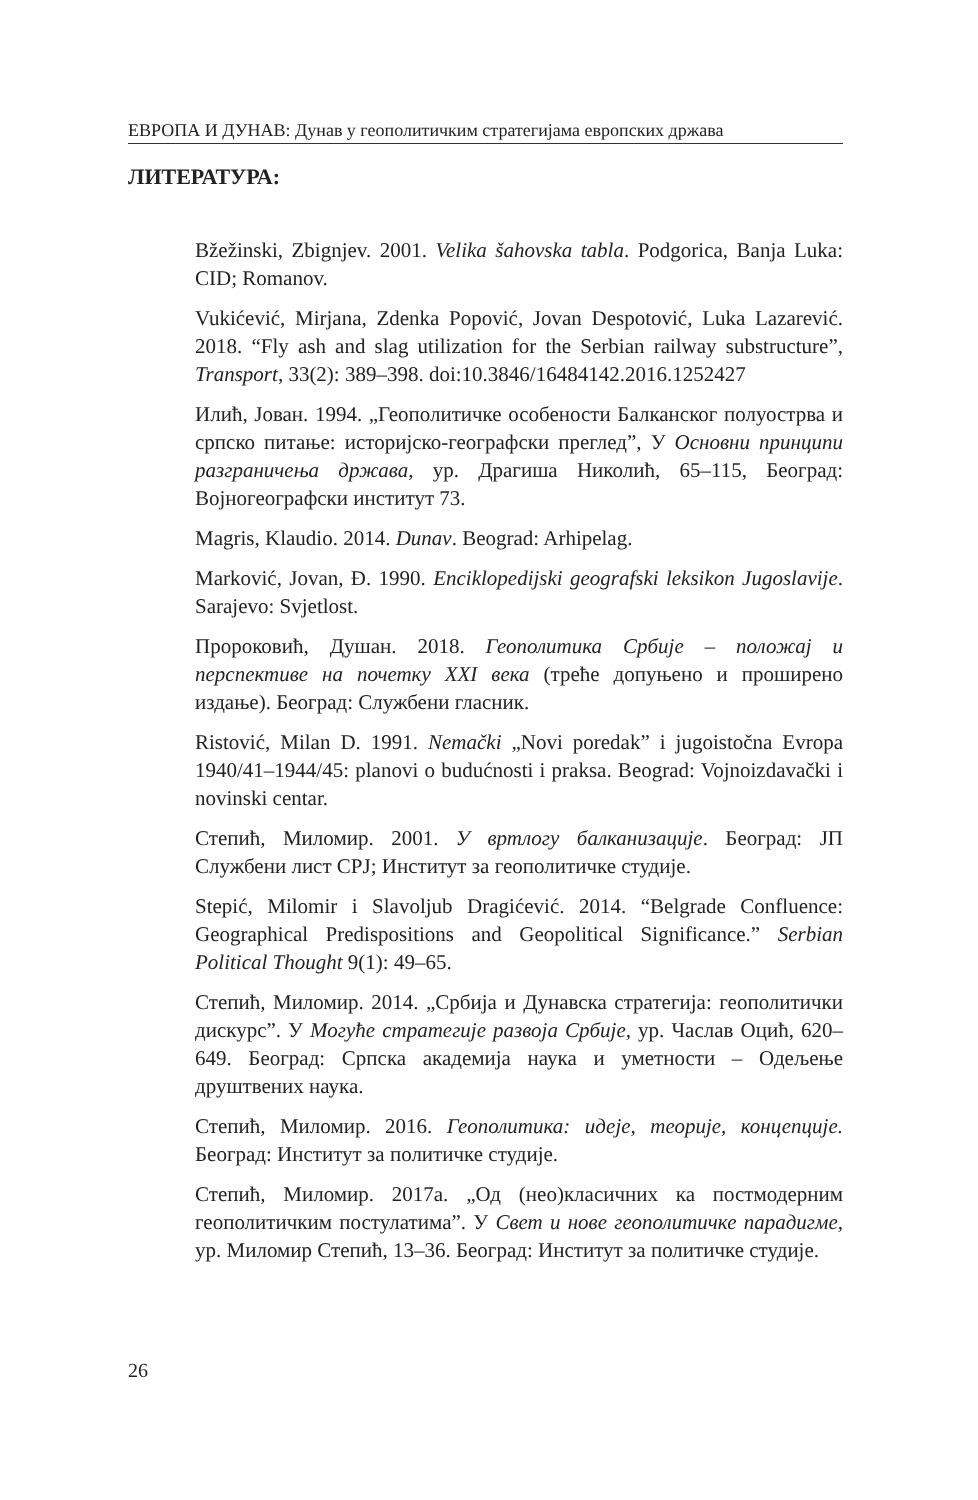ЕВРОПА И ДУНАВ: Дунав у геополитичким стратегијама европских држава
ЛИТЕРАТУРА:
Bžežinski, Zbignjev. 2001. Velika šahovska tabla. Podgorica, Banja Luka: CID; Romanov.
Vukićević, Mirjana, Zdenka Popović, Jovan Despotović, Luka Lazarević. 2018. “Fly ash and slag utilization for the Serbian railway substructure”, Transport, 33(2): 389–398. doi:10.3846/16484142.2016.1252427
Илић, Јован. 1994. „Геополитичке особености Балканског полуострва и српско питање: историјско-географски преглед”, У Основни принципи разграничења држава, ур. Драгиша Николић, 65–115, Београд: Војногеографски институт 73.
Magris, Klaudio. 2014. Dunav. Beograd: Arhipelag.
Marković, Jovan, Đ. 1990. Enciklopedijski geografski leksikon Jugoslavije. Sarajevo: Svjetlost.
Пророковић, Душан. 2018. Геополитика Србије – положај и перспективе на почетку XXI века (треће допуњено и проширено издање). Београд: Службени гласник.
Ristović, Milan D. 1991. Nemački „Novi poredak” i jugoistočna Evropa 1940/41–1944/45: planovi o budućnosti i praksa. Beograd: Vojnoizdavački i novinski centar.
Степић, Миломир. 2001. У вртлогу балканизације. Београд: ЈП Службени лист СРЈ; Институт за геополитичке студије.
Stepić, Milomir i Slavoljub Dragićević. 2014. “Belgrade Confluence: Geographical Predispositions and Geopolitical Significance.” Serbian Political Thought 9(1): 49–65.
Степић, Миломир. 2014. „Србија и Дунавска стратегија: геополитички дискурс”. У Могуће стратегије развоја Србије, ур. Часлав Оцић, 620–649. Београд: Српска академија наука и уметности – Одељење друштвених наука.
Степић, Миломир. 2016. Геополитика: идеје, теорије, концепције. Београд: Институт за политичке студије.
Степић, Миломир. 2017а. „Од (нео)класичних ка постмодерним геополитичким постулатима”. У Свет и нове геополитичке парадигме, ур. Миломир Степић, 13–36. Београд: Институт за политичке студије.
26